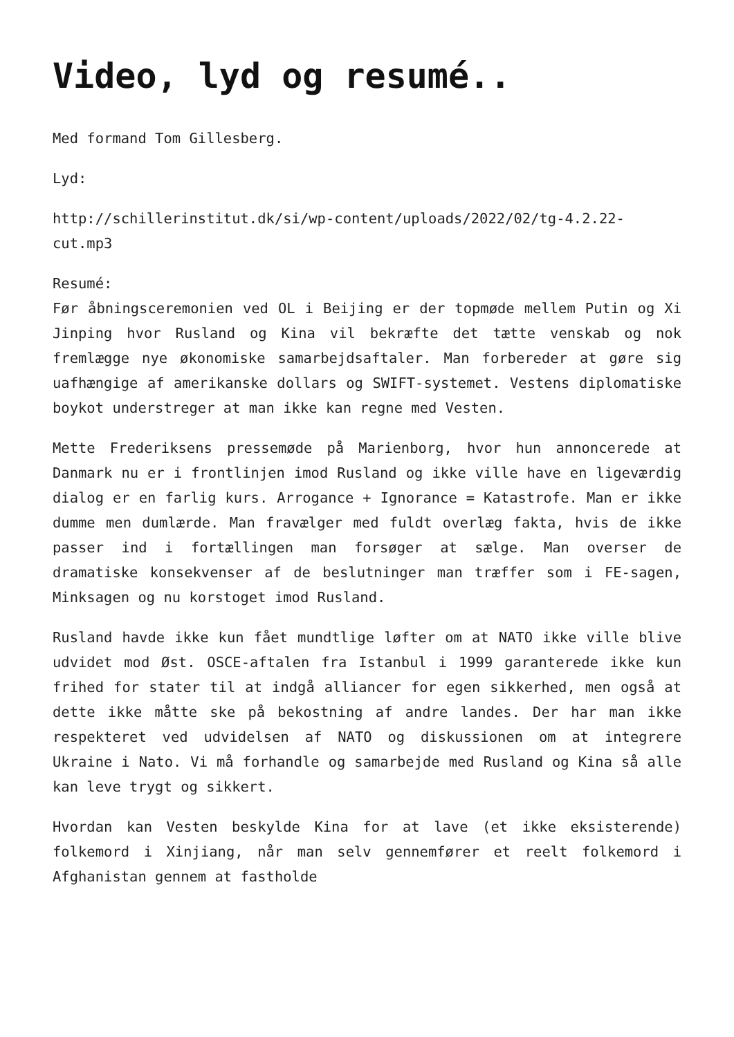Video, lyd og resumé..
Med formand Tom Gillesberg.
Lyd:
http://schillerinstitut.dk/si/wp-content/uploads/2022/02/tg-4.2.22-cut.mp3
Resumé:
Før åbningsceremonien ved OL i Beijing er der topmøde mellem Putin og Xi Jinping hvor Rusland og Kina vil bekræfte det tætte venskab og nok fremlægge nye økonomiske samarbejdsaftaler. Man forbereder at gøre sig uafhængige af amerikanske dollars og SWIFT-systemet. Vestens diplomatiske boykot understreger at man ikke kan regne med Vesten.
Mette Frederiksens pressemøde på Marienborg, hvor hun annoncerede at Danmark nu er i frontlinjen imod Rusland og ikke ville have en ligeværdig dialog er en farlig kurs. Arrogance + Ignorance = Katastrofe. Man er ikke dumme men dumlærde. Man fravælger med fuldt overlæg fakta, hvis de ikke passer ind i fortællingen man forsøger at sælge. Man overser de dramatiske konsekvenser af de beslutninger man træffer som i FE-sagen, Minksagen og nu korstoget imod Rusland.
Rusland havde ikke kun fået mundtlige løfter om at NATO ikke ville blive udvidet mod Øst. OSCE-aftalen fra Istanbul i 1999 garanterede ikke kun frihed for stater til at indgå alliancer for egen sikkerhed, men også at dette ikke måtte ske på bekostning af andre landes. Der har man ikke respekteret ved udvidelsen af NATO og diskussionen om at integrere Ukraine i Nato. Vi må forhandle og samarbejde med Rusland og Kina så alle kan leve trygt og sikkert.
Hvordan kan Vesten beskylde Kina for at lave (et ikke eksisterende) folkemord i Xinjiang, når man selv gennemfører et reelt folkemord i Afghanistan gennem at fastholde